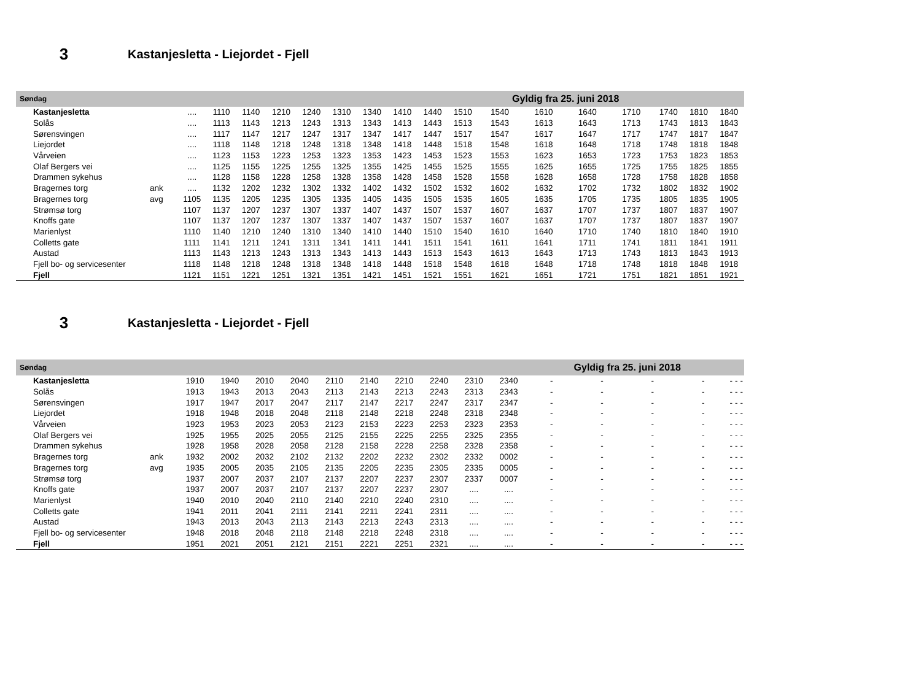3
Kastanjesletta - Liejordet - Fjell
| Søndag | | | | | | | | | | | | Gyldig fra 25. juni 2018 | | | | | | |
| Kastanjesletta | | .... | 1110 | 1140 | 1210 | 1240 | 1310 | 1340 | 1410 | 1440 | 1510 | 1540 | 1610 | 1640 | 1710 | 1740 | 1810 | 1840 |
| Solås | | .... | 1113 | 1143 | 1213 | 1243 | 1313 | 1343 | 1413 | 1443 | 1513 | 1543 | 1613 | 1643 | 1713 | 1743 | 1813 | 1843 |
| Sørensvingen | | .... | 1117 | 1147 | 1217 | 1247 | 1317 | 1347 | 1417 | 1447 | 1517 | 1547 | 1617 | 1647 | 1717 | 1747 | 1817 | 1847 |
| Liejordet | | .... | 1118 | 1148 | 1218 | 1248 | 1318 | 1348 | 1418 | 1448 | 1518 | 1548 | 1618 | 1648 | 1718 | 1748 | 1818 | 1848 |
| Vårveien | | .... | 1123 | 1153 | 1223 | 1253 | 1323 | 1353 | 1423 | 1453 | 1523 | 1553 | 1623 | 1653 | 1723 | 1753 | 1823 | 1853 |
| Olaf Bergers vei | | .... | 1125 | 1155 | 1225 | 1255 | 1325 | 1355 | 1425 | 1455 | 1525 | 1555 | 1625 | 1655 | 1725 | 1755 | 1825 | 1855 |
| Drammen sykehus | | .... | 1128 | 1158 | 1228 | 1258 | 1328 | 1358 | 1428 | 1458 | 1528 | 1558 | 1628 | 1658 | 1728 | 1758 | 1828 | 1858 |
| Bragernes torg | ank | .... | 1132 | 1202 | 1232 | 1302 | 1332 | 1402 | 1432 | 1502 | 1532 | 1602 | 1632 | 1702 | 1732 | 1802 | 1832 | 1902 |
| Bragernes torg | avg | 1105 | 1135 | 1205 | 1235 | 1305 | 1335 | 1405 | 1435 | 1505 | 1535 | 1605 | 1635 | 1705 | 1735 | 1805 | 1835 | 1905 |
| Strømsø torg | | 1107 | 1137 | 1207 | 1237 | 1307 | 1337 | 1407 | 1437 | 1507 | 1537 | 1607 | 1637 | 1707 | 1737 | 1807 | 1837 | 1907 |
| Knoffs gate | | 1107 | 1137 | 1207 | 1237 | 1307 | 1337 | 1407 | 1437 | 1507 | 1537 | 1607 | 1637 | 1707 | 1737 | 1807 | 1837 | 1907 |
| Marienlyst | | 1110 | 1140 | 1210 | 1240 | 1310 | 1340 | 1410 | 1440 | 1510 | 1540 | 1610 | 1640 | 1710 | 1740 | 1810 | 1840 | 1910 |
| Colletts gate | | 1111 | 1141 | 1211 | 1241 | 1311 | 1341 | 1411 | 1441 | 1511 | 1541 | 1611 | 1641 | 1711 | 1741 | 1811 | 1841 | 1911 |
| Austad | | 1113 | 1143 | 1213 | 1243 | 1313 | 1343 | 1413 | 1443 | 1513 | 1543 | 1613 | 1643 | 1713 | 1743 | 1813 | 1843 | 1913 |
| Fjell bo- og servicesenter | | 1118 | 1148 | 1218 | 1248 | 1318 | 1348 | 1418 | 1448 | 1518 | 1548 | 1618 | 1648 | 1718 | 1748 | 1818 | 1848 | 1918 |
| Fjell | | 1121 | 1151 | 1221 | 1251 | 1321 | 1351 | 1421 | 1451 | 1521 | 1551 | 1621 | 1651 | 1721 | 1751 | 1821 | 1851 | 1921 |
3
Kastanjesletta - Liejordet - Fjell
| Søndag | | | | | | | | | | | | Gyldig fra 25. juni 2018 | | | | | | |
| Kastanjesletta | | 1910 | 1940 | 2010 | 2040 | 2110 | 2140 | 2210 | 2240 | 2310 | 2340 | - | - | - | - | - | - | - |
| Solås | | 1913 | 1943 | 2013 | 2043 | 2113 | 2143 | 2213 | 2243 | 2313 | 2343 | - | - | - | - | - | - | - |
| Sørensvingen | | 1917 | 1947 | 2017 | 2047 | 2117 | 2147 | 2217 | 2247 | 2317 | 2347 | - | - | - | - | - | - | - |
| Liejordet | | 1918 | 1948 | 2018 | 2048 | 2118 | 2148 | 2218 | 2248 | 2318 | 2348 | - | - | - | - | - | - | - |
| Vårveien | | 1923 | 1953 | 2023 | 2053 | 2123 | 2153 | 2223 | 2253 | 2323 | 2353 | - | - | - | - | - | - | - |
| Olaf Bergers vei | | 1925 | 1955 | 2025 | 2055 | 2125 | 2155 | 2225 | 2255 | 2325 | 2355 | - | - | - | - | - | - | - |
| Drammen sykehus | | 1928 | 1958 | 2028 | 2058 | 2128 | 2158 | 2228 | 2258 | 2328 | 2358 | - | - | - | - | - | - | - |
| Bragernes torg | ank | 1932 | 2002 | 2032 | 2102 | 2132 | 2202 | 2232 | 2302 | 2332 | 0002 | - | - | - | - | - | - | - |
| Bragernes torg | avg | 1935 | 2005 | 2035 | 2105 | 2135 | 2205 | 2235 | 2305 | 2335 | 0005 | - | - | - | - | - | - | - |
| Strømsø torg | | 1937 | 2007 | 2037 | 2107 | 2137 | 2207 | 2237 | 2307 | 2337 | 0007 | - | - | - | - | - | - | - |
| Knoffs gate | | 1937 | 2007 | 2037 | 2107 | 2137 | 2207 | 2237 | 2307 | .... | .... | - | - | - | - | - | - | - |
| Marienlyst | | 1940 | 2010 | 2040 | 2110 | 2140 | 2210 | 2240 | 2310 | .... | .... | - | - | - | - | - | - | - |
| Colletts gate | | 1941 | 2011 | 2041 | 2111 | 2141 | 2211 | 2241 | 2311 | .... | .... | - | - | - | - | - | - | - |
| Austad | | 1943 | 2013 | 2043 | 2113 | 2143 | 2213 | 2243 | 2313 | .... | .... | - | - | - | - | - | - | - |
| Fjell bo- og servicesenter | | 1948 | 2018 | 2048 | 2118 | 2148 | 2218 | 2248 | 2318 | .... | .... | - | - | - | - | - | - | - |
| Fjell | | 1951 | 2021 | 2051 | 2121 | 2151 | 2221 | 2251 | 2321 | .... | .... | - | - | - | - | - | - | - |